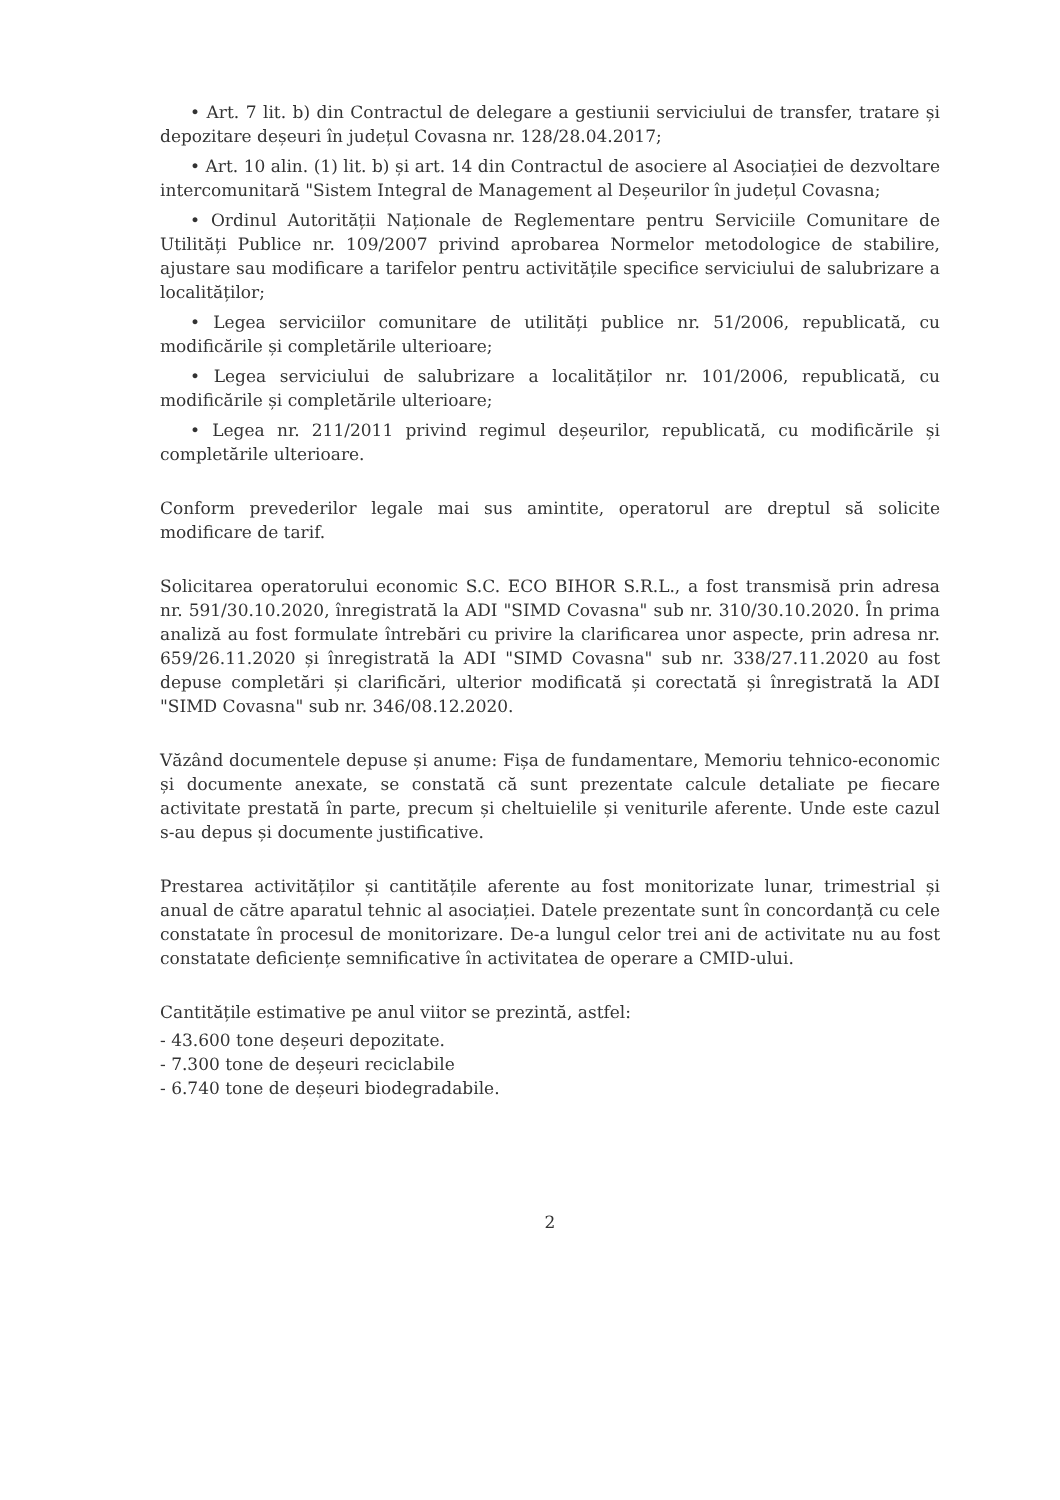• Art. 7 lit. b) din Contractul de delegare a gestiunii serviciului de transfer, tratare și depozitare deșeuri în județul Covasna nr. 128/28.04.2017;
• Art. 10 alin. (1) lit. b) și art. 14 din Contractul de asociere al Asociației de dezvoltare intercomunitară "Sistem Integral de Management al Deșeurilor în județul Covasna;
• Ordinul Autorității Naționale de Reglementare pentru Serviciile Comunitare de Utilități Publice nr. 109/2007 privind aprobarea Normelor metodologice de stabilire, ajustare sau modificare a tarifelor pentru activitățile specifice serviciului de salubrizare a localităților;
• Legea serviciilor comunitare de utilități publice nr. 51/2006, republicată, cu modificările și completările ulterioare;
• Legea serviciului de salubrizare a localităților nr. 101/2006, republicată, cu modificările și completările ulterioare;
• Legea nr. 211/2011 privind regimul deșeurilor, republicată, cu modificările și completările ulterioare.
Conform prevederilor legale mai sus amintite, operatorul are dreptul să solicite modificare de tarif.
Solicitarea operatorului economic S.C. ECO BIHOR S.R.L., a fost transmisă prin adresa nr. 591/30.10.2020, înregistrată la ADI "SIMD Covasna" sub nr. 310/30.10.2020. În prima analiză au fost formulate întrebări cu privire la clarificarea unor aspecte, prin adresa nr. 659/26.11.2020 și înregistrată la ADI "SIMD Covasna" sub nr. 338/27.11.2020 au fost depuse completări și clarificări, ulterior modificată și corectată și înregistrată la ADI "SIMD Covasna" sub nr. 346/08.12.2020.
Văzând documentele depuse și anume: Fișa de fundamentare, Memoriu tehnico-economic și documente anexate, se constată că sunt prezentate calcule detaliate pe fiecare activitate prestată în parte, precum și cheltuielile și veniturile aferente. Unde este cazul s-au depus și documente justificative.
Prestarea activităților și cantitățile aferente au fost monitorizate lunar, trimestrial și anual de către aparatul tehnic al asociației. Datele prezentate sunt în concordanță cu cele constatate în procesul de monitorizare. De-a lungul celor trei ani de activitate nu au fost constatate deficiențe semnificative în activitatea de operare a CMID-ului.
Cantitățile estimative pe anul viitor se prezintă, astfel:
- 43.600 tone deșeuri depozitate.
- 7.300 tone de deșeuri reciclabile
- 6.740 tone de deșeuri biodegradabile.
2